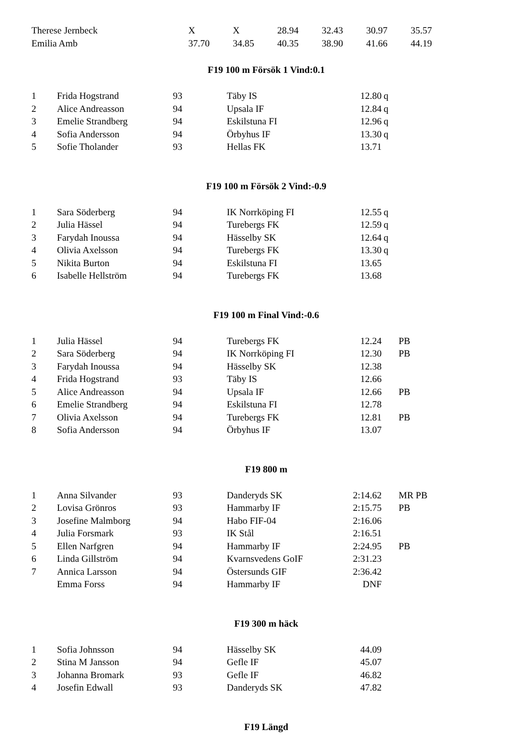| Therese Jernbeck | X | X | 28.94 | 32.43 | 30.97 | 35.57 |
| Emilia Amb | 37.70 | 34.85 | 40.35 | 38.90 | 41.66 | 44.19 |
F19 100 m Försök 1 Vind:0.1
| 1 | Frida Hogstrand | 93 | Täby IS | 12.80 | q | |
| 2 | Alice Andreasson | 94 | Upsala IF | 12.84 | q | |
| 3 | Emelie Strandberg | 94 | Eskilstuna FI | 12.96 | q | |
| 4 | Sofia Andersson | 94 | Örbyhus IF | 13.30 | q | |
| 5 | Sofie Tholander | 93 | Hellas FK | 13.71 | | |
F19 100 m Försök 2 Vind:-0.9
| 1 | Sara Söderberg | 94 | IK Norrköping FI | 12.55 | q | |
| 2 | Julia Hässel | 94 | Turebergs FK | 12.59 | q | |
| 3 | Farydah Inoussa | 94 | Hässelby SK | 12.64 | q | |
| 4 | Olivia Axelsson | 94 | Turebergs FK | 13.30 | q | |
| 5 | Nikita Burton | 94 | Eskilstuna FI | 13.65 | | |
| 6 | Isabelle Hellström | 94 | Turebergs FK | 13.68 | | |
F19 100 m Final Vind:-0.6
| 1 | Julia Hässel | 94 | Turebergs FK | 12.24 | | PB |
| 2 | Sara Söderberg | 94 | IK Norrköping FI | 12.30 | | PB |
| 3 | Farydah Inoussa | 94 | Hässelby SK | 12.38 | | |
| 4 | Frida Hogstrand | 93 | Täby IS | 12.66 | | |
| 5 | Alice Andreasson | 94 | Upsala IF | 12.66 | | PB |
| 6 | Emelie Strandberg | 94 | Eskilstuna FI | 12.78 | | |
| 7 | Olivia Axelsson | 94 | Turebergs FK | 12.81 | | PB |
| 8 | Sofia Andersson | 94 | Örbyhus IF | 13.07 | | |
F19 800 m
| 1 | Anna Silvander | 93 | Danderyds SK | 2:14.62 | | MR PB |
| 2 | Lovisa Grönros | 93 | Hammarby IF | 2:15.75 | | PB |
| 3 | Josefine Malmborg | 94 | Habo FIF-04 | 2:16.06 | | |
| 4 | Julia Forsmark | 93 | IK Stål | 2:16.51 | | |
| 5 | Ellen Narfgren | 94 | Hammarby IF | 2:24.95 | | PB |
| 6 | Linda Gillström | 94 | Kvarnsvedens GoIF | 2:31.23 | | |
| 7 | Annica Larsson | 94 | Östersunds GIF | 2:36.42 | | |
| | Emma Forss | 94 | Hammarby IF | DNF | | |
F19 300 m häck
| 1 | Sofia Johnsson | 94 | Hässelby SK | 44.09 | | |
| 2 | Stina M Jansson | 94 | Gefle IF | 45.07 | | |
| 3 | Johanna Bromark | 93 | Gefle IF | 46.82 | | |
| 4 | Josefin Edwall | 93 | Danderyds SK | 47.82 | | |
F19 Längd